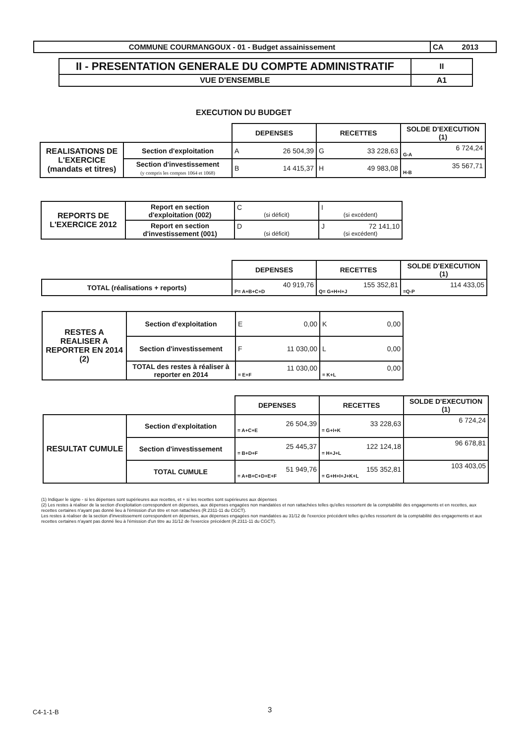| COMMUNE COURMANGOUX - 01 - Budget assainissement | CA 2013 |
| II - PRESENTATION GENERALE DU COMPTE ADMINISTRATIF | II |
| VUE D'ENSEMBLE | A1 |
EXECUTION DU BUDGET
| | | DEPENSES | RECETTES | SOLDE D'EXECUTION (1) |
| REALISATIONS DE L'EXERCICE (mandats et titres) | Section d'exploitation | A 26 504,39 | G 33 228,63 | 6 724,24 G-A |
| | Section d'investissement (y compris les comptes 1064 et 1068) | B 14 415,37 | H 49 983,08 | 35 567,71 H-B |
| REPORTS DE L'EXERCICE 2012 | Report en section d'exploitation (002) | C (si déficit) | I (si excédent) |
| | Report en section d'investissement (001) | D (si déficit) | J 72 141,10 (si excédent) |
| | DEPENSES | RECETTES | SOLDE D'EXECUTION (1) |
| TOTAL (réalisations + reports) | 40 919,76 P= A+B+C+D | 155 352,81 Q= G+H+I+J | 114 433,05 =Q-P |
| RESTES A REALISER A REPORTER EN 2014 (2) | Section d'exploitation | E 0,00 | K 0,00 |
| | Section d'investissement | F 11 030,00 | L 0,00 |
| | TOTAL des restes à réaliser à reporter en 2014 | 11 030,00 = E+F | 0,00 = K+L |
| | | DEPENSES | RECETTES | SOLDE D'EXECUTION (1) |
| RESULTAT CUMULE | Section d'exploitation | 26 504,39 = A+C+E | 33 228,63 = G+I+K | 6 724,24 |
| | Section d'investissement | 25 445,37 = B+D+F | 122 124,18 = H+J+L | 96 678,81 |
| | TOTAL CUMULE | 51 949,76 = A+B+C+D+E+F | 155 352,81 = G+H+I+J+K+L | 103 403,05 |
(1) Indiquer le signe - si les dépenses sont supérieures aux recettes, et + si les recettes sont supérieures aux dépenses
(2) Les restes à réaliser de la section d'exploitation correspondent en dépenses, aux dépenses engagées non mandatées et non rattachées telles qu'elles ressortent de la comptabilité des engagements et en recettes, aux recettes certaines n'ayant pas donné lieu à l'émission d'un titre et non rattachées (R.2311-11 du CGCT).
Les restes à réaliser de la section d'investissement correspondent en dépenses, aux dépenses engagées non mandatées au 31/12 de l'exercice précédent telles qu'elles ressortent de la comptabilité des engagements et aux recettes certaines n'ayant pas donné lieu à l'émission d'un titre au 31/12 de l'exercice précédent (R.2311-11 du CGCT).
C4-1-1-B 3